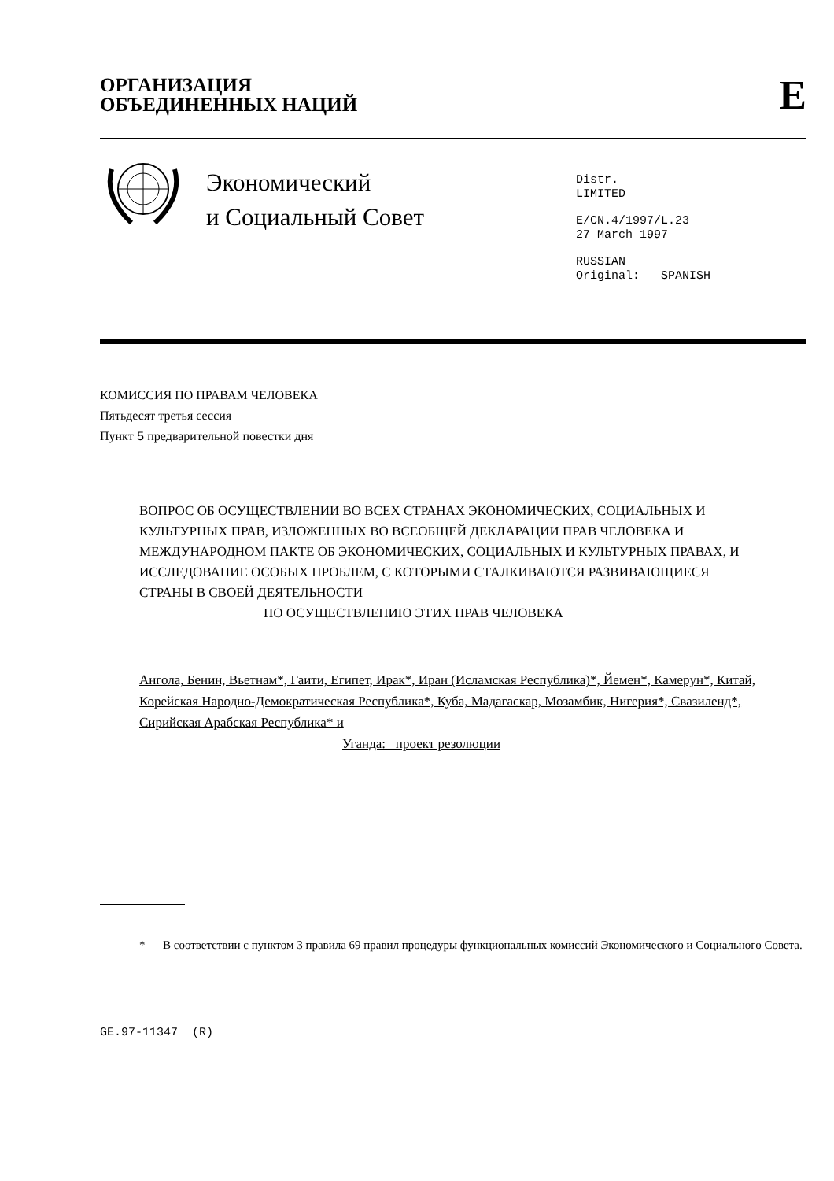ОРГАНИЗАЦИЯ
ОБЪЕДИНЕННЫХ НАЦИЙ
E
Экономический
и Социальный Совет
Distr.
LIMITED
E/CN.4/1997/L.23
27 March 1997
RUSSIAN
Original: SPANISH
КОМИССИЯ ПО ПРАВАМ ЧЕЛОВЕКА
Пятьдесят третья сессия
Пункт 5 предварительной повестки дня
ВОПРОС ОБ ОСУЩЕСТВЛЕНИИ ВО ВСЕХ СТРАНАХ ЭКОНОМИЧЕСКИХ, СОЦИАЛЬНЫХ И КУЛЬТУРНЫХ ПРАВ, ИЗЛОЖЕННЫХ ВО ВСЕОБЩЕЙ ДЕКЛАРАЦИИ ПРАВ ЧЕЛОВЕКА И МЕЖДУНАРОДНОМ ПАКТЕ ОБ ЭКОНОМИЧЕСКИХ, СОЦИАЛЬНЫХ И КУЛЬТУРНЫХ ПРАВАХ, И ИССЛЕДОВАНИЕ ОСОБЫХ ПРОБЛЕМ, С КОТОРЫМИ СТАЛКИВАЮТСЯ РАЗВИВАЮЩИЕСЯ СТРАНЫ В СВОЕЙ ДЕЯТЕЛЬНОСТИ
ПО ОСУЩЕСТВЛЕНИЮ ЭТИХ ПРАВ ЧЕЛОВЕКА
Ангола, Бенин, Вьетнам*, Гаити, Египет, Ирак*, Иран (Исламская Республика)*, Йемен*, Камерун*, Китай, Корейская Народно-Демократическая Республика*, Куба, Мадагаскар, Мозамбик, Нигерия*, Свазиленд*, Сирийская Арабская Республика* и
Уганда: проект резолюции
* В соответствии с пунктом 3 правила 69 правил процедуры функциональных комиссий Экономического и Социального Совета.
GE.97-11347 (R)